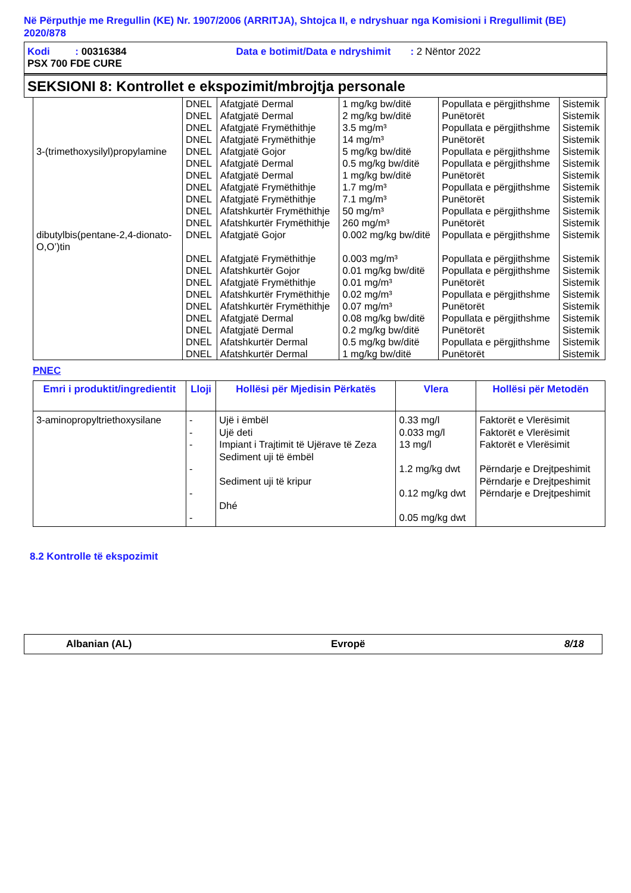Në Përputhje me Rregullin (KE) Nr. 1907/2006 (ARRITJA), Shtojca II, e ndryshuar nga Komisioni i Rregullimit (BE) 2020/878
Kodi : 00316384 Data e botimit/Data e ndryshimit : 2 Nëntor 2022
PSX 700 FDE CURE
SEKSIONI 8: Kontrollet e ekspozimit/mbrojtja personale
| | DNEL | Afatgjatë Dermal | 1 mg/kg bw/ditë | Popullata e përgjithshme | Sistemik |
| | DNEL | Afatgjatë Dermal | 2 mg/kg bw/ditë | Punëtorët | Sistemik |
| | DNEL | Afatgjatë Frymëthithje | 3.5 mg/m³ | Popullata e përgjithshme | Sistemik |
| | DNEL | Afatgjatë Frymëthithje | 14 mg/m³ | Punëtorët | Sistemik |
| 3-(trimethoxysilyl)propylamine | DNEL | Afatgjatë Gojor | 5 mg/kg bw/ditë | Popullata e përgjithshme | Sistemik |
| | DNEL | Afatgjatë Dermal | 0.5 mg/kg bw/ditë | Popullata e përgjithshme | Sistemik |
| | DNEL | Afatgjatë Dermal | 1 mg/kg bw/ditë | Punëtorët | Sistemik |
| | DNEL | Afatgjatë Frymëthithje | 1.7 mg/m³ | Popullata e përgjithshme | Sistemik |
| | DNEL | Afatgjatë Frymëthithje | 7.1 mg/m³ | Punëtorët | Sistemik |
| | DNEL | Afatshkurtër Frymëthithje | 50 mg/m³ | Popullata e përgjithshme | Sistemik |
| | DNEL | Afatshkurtër Frymëthithje | 260 mg/m³ | Punëtorët | Sistemik |
| dibutylbis(pentane-2,4-dionato-O,O’)tin | DNEL | Afatgjatë Gojor | 0.002 mg/kg bw/ditë | Popullata e përgjithshme | Sistemik |
| | DNEL | Afatgjatë Frymëthithje | 0.003 mg/m³ | Popullata e përgjithshme | Sistemik |
| | DNEL | Afatshkurtër Gojor | 0.01 mg/kg bw/ditë | Popullata e përgjithshme | Sistemik |
| | DNEL | Afatgjatë Frymëthithje | 0.01 mg/m³ | Punëtorët | Sistemik |
| | DNEL | Afatshkurtër Frymëthithje | 0.02 mg/m³ | Popullata e përgjithshme | Sistemik |
| | DNEL | Afatshkurtër Frymëthithje | 0.07 mg/m³ | Punëtorët | Sistemik |
| | DNEL | Afatgjatë Dermal | 0.08 mg/kg bw/ditë | Popullata e përgjithshme | Sistemik |
| | DNEL | Afatgjatë Dermal | 0.2 mg/kg bw/ditë | Punëtorët | Sistemik |
| | DNEL | Afatshkurtër Dermal | 0.5 mg/kg bw/ditë | Popullata e përgjithshme | Sistemik |
| | DNEL | Afatshkurtër Dermal | 1 mg/kg bw/ditë | Punëtorët | Sistemik |
PNEC
| Emri i produktit/ingredientit | Lloji | Hollësi për Mjedisin Përkatës | Vlera | Hollësi për Metodën |
| --- | --- | --- | --- | --- |
| 3-aminopropyltriethoxysilane | - - - - - - | Ujë i ëmbël Ujë deti Impiant i Trajtimit të Ujërave të Zeza Sediment uji të ëmbël Sediment uji të kripur Dhé | 0.33 mg/l 0.033 mg/l 13 mg/l 1.2 mg/kg dwt 0.12 mg/kg dwt 0.05 mg/kg dwt | Faktorët e Vlerësimit Faktorët e Vlerësimit Faktorët e Vlerësimit Përndarje e Drejtpeshimit Përndarje e Drejtpeshimit Përndarje e Drejtpeshimit |
8.2 Kontrolle të ekspozimit
Albanian (AL) Evropë 8/18